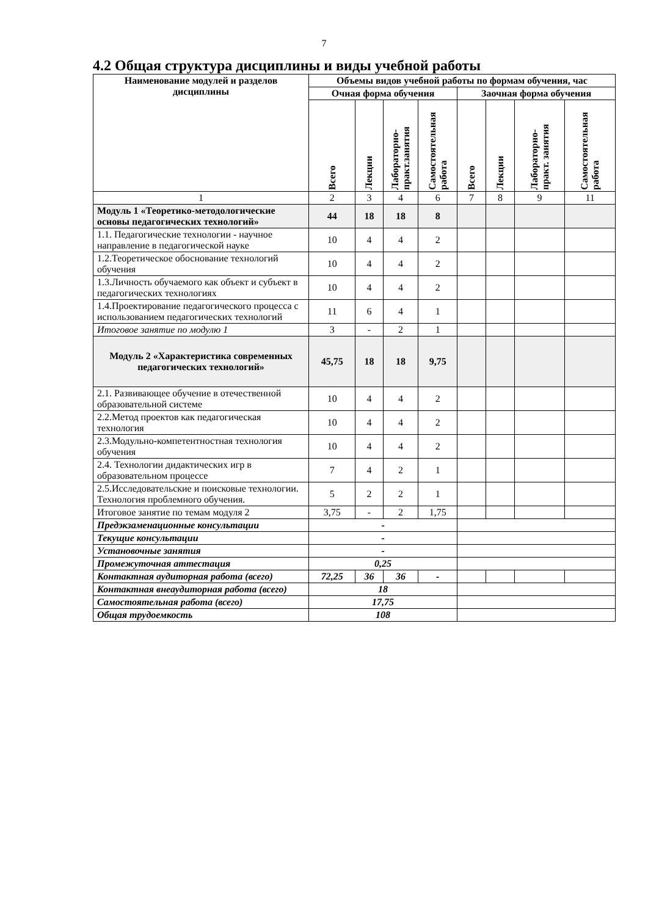7
4.2 Общая структура дисциплины и виды учебной работы
| Наименование модулей и разделов дисциплины | Объемы видов учебной работы по формам обучения, час | | | | | | | |
| --- | --- | --- | --- | --- | --- | --- | --- | --- |
| | Очная форма обучения | | | | Заочная форма обучения | | | |
| | Всего | Лекции | Лабораторно-практ.занятия | Самостоятельная работа | Всего | Лекции | Лабораторно-практ. занятия | Самостоятельная работа |
| 1 | 2 | 3 | 4 | 6 | 7 | 8 | 9 | 11 |
| Модуль 1 «Теоретико-методологические основы педагогических технологий» | 44 | 18 | 18 | 8 | | | | |
| 1.1. Педагогические технологии - научное направление в педагогической науке | 10 | 4 | 4 | 2 | | | | |
| 1.2.Теоретическое обоснование технологий обучения | 10 | 4 | 4 | 2 | | | | |
| 1.3.Личность обучаемого как объект и субъект в педагогических технологиях | 10 | 4 | 4 | 2 | | | | |
| 1.4.Проектирование педагогического процесса с использованием педагогических технологий | 11 | 6 | 4 | 1 | | | | |
| Итоговое занятие по модулю 1 | 3 | - | 2 | 1 | | | | |
| Модуль 2 «Характеристика современных педагогических технологий» | 45,75 | 18 | 18 | 9,75 | | | | |
| 2.1. Развивающее обучение в отечественной образовательной системе | 10 | 4 | 4 | 2 | | | | |
| 2.2.Метод проектов как педагогическая технология | 10 | 4 | 4 | 2 | | | | |
| 2.3.Модульно-компетентностная технология обучения | 10 | 4 | 4 | 2 | | | | |
| 2.4. Технологии дидактических игр в образовательном процессе | 7 | 4 | 2 | 1 | | | | |
| 2.5.Исследовательские и поисковые технологии. Технология проблемного обучения. | 5 | 2 | 2 | 1 | | | | |
| Итоговое занятие по темам модуля 2 | 3,75 | - | 2 | 1,75 | | | | |
| Предэкзаменационные консультации | - | | | | | | | |
| Текущие консультации | - | | | | | | | |
| Установочные занятия | - | | | | | | | |
| Промежуточная аттестация | 0,25 | | | | | | | |
| Контактная аудиторная работа (всего) | 72,25 | 36 | 36 | - | | | | |
| Контактная внеаудиторная работа (всего) | 18 | | | | | | | |
| Самостоятельная работа (всего) | 17,75 | | | | | | | |
| Общая трудоемкость | 108 | | | | | | | |